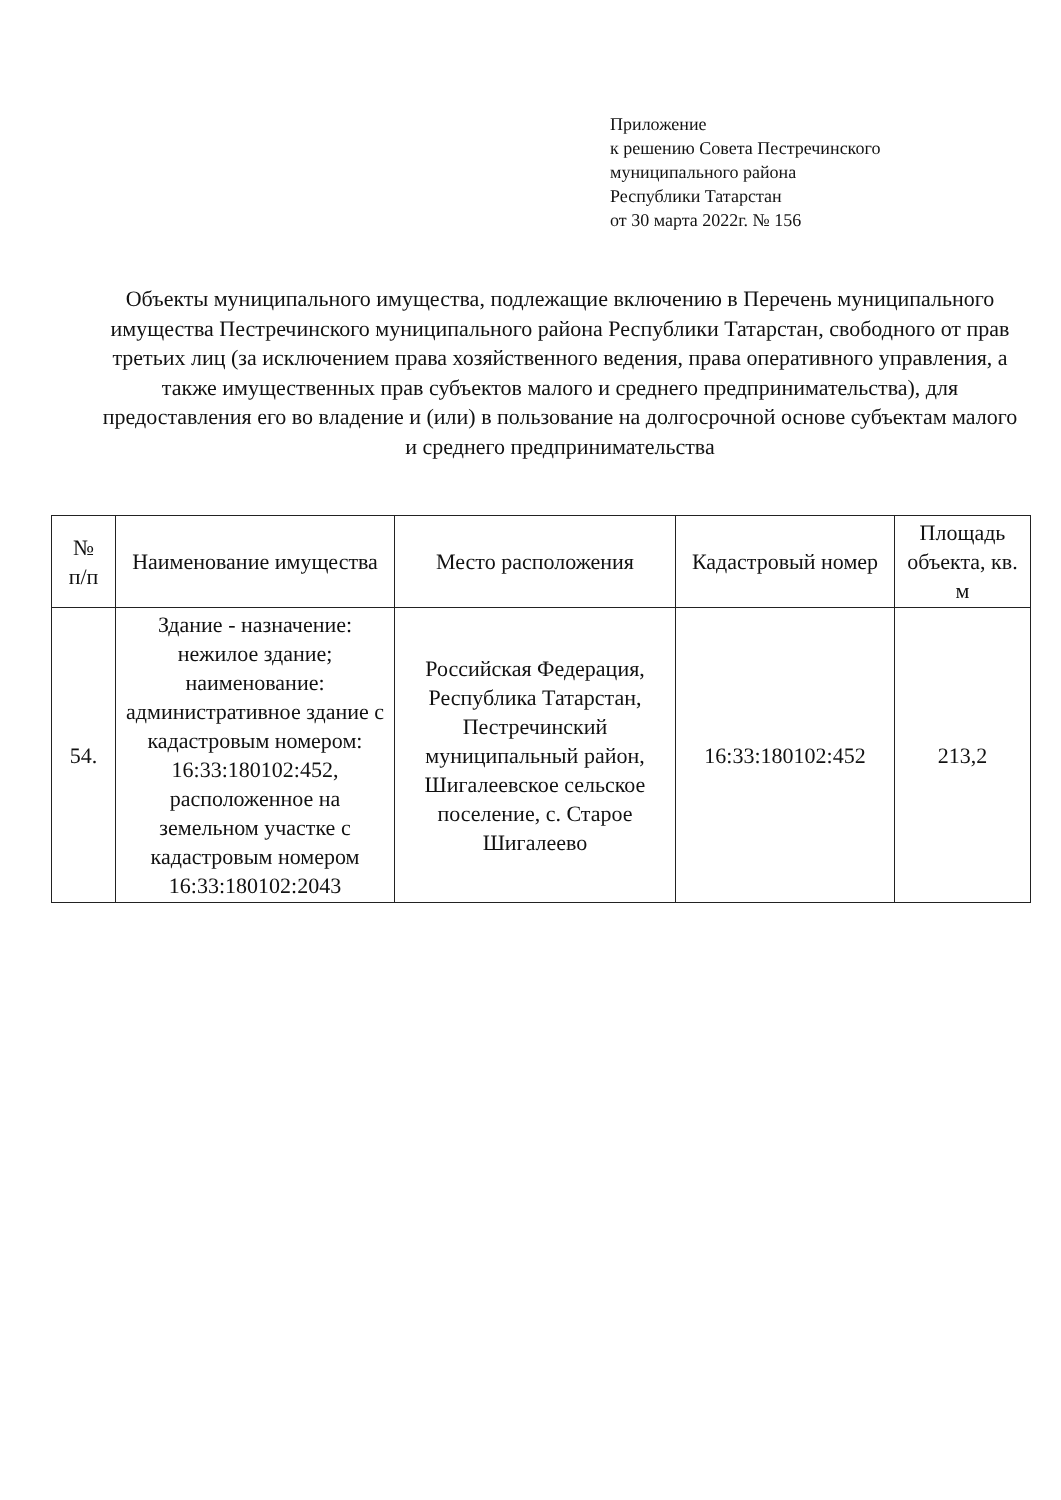Приложение
к решению Совета Пестречинского
муниципального района
Республики Татарстан
от 30 марта 2022г. № 156
Объекты муниципального имущества, подлежащие включению в Перечень муниципального имущества Пестречинского муниципального района Республики Татарстан, свободного от прав третьих лиц (за исключением права хозяйственного ведения, права оперативного управления, а также имущественных прав субъектов малого и среднего предпринимательства), для предоставления его во владение и (или) в пользование на долгосрочной основе субъектам малого и среднего предпринимательства
| № п/п | Наименование имущества | Место расположения | Кадастровый номер | Площадь объекта, кв. м |
| --- | --- | --- | --- | --- |
| 54. | Здание - назначение: нежилое здание; наименование: административное здание с кадастровым номером: 16:33:180102:452, расположенное на земельном участке с кадастровым номером 16:33:180102:2043 | Российская Федерация, Республика Татарстан, Пестречинский муниципальный район, Шигалеевское сельское поселение, с. Старое Шигалеево | 16:33:180102:452 | 213,2 |